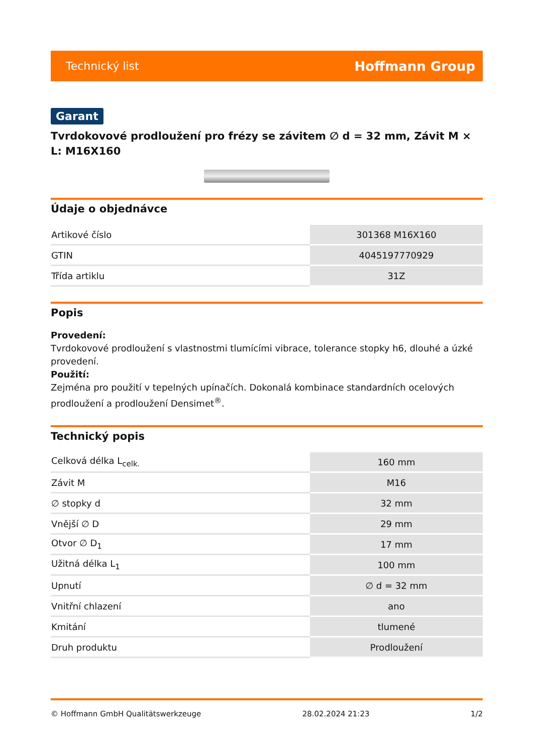Technický list Hoffmann Group
Garant
Tvrdokovové prodloužení pro frézy se závitem ∅ d = 32 mm, Závit M × L: M16X160
Údaje o objednávce
| Artikové číslo | 301368 M16X160 |
| GTIN | 4045197770929 |
| Třída artiklu | 31Z |
Popis
Provedení:
Tvrdokovové prodloužení s vlastnostmi tlumícími vibrace, tolerance stopky h6, dlouhé a úzké provedení.
Použití:
Zejména pro použití v tepelných upínačích. Dokonalá kombinace standardních ocelových prodloužení a prodloužení Densimet<sup>®</sup>.
Technický popis
| Celková délka L<sub>celk.</sub> | 160 mm |
| Závit M | M16 |
| ∅ stopky d | 32 mm |
| Vnější ∅ D | 29 mm |
| Otvor ∅ D<sub>1</sub> | 17 mm |
| Užitná délka L<sub>1</sub> | 100 mm |
| Upnutí | ∅ d = 32 mm |
| Vnitřní chlazení | ano |
| Kmitání | tlumené |
| Druh produktu | Prodloužení |
© Hoffmann GmbH Qualitätswerkzeuge 28.02.2024 21:23 1/2